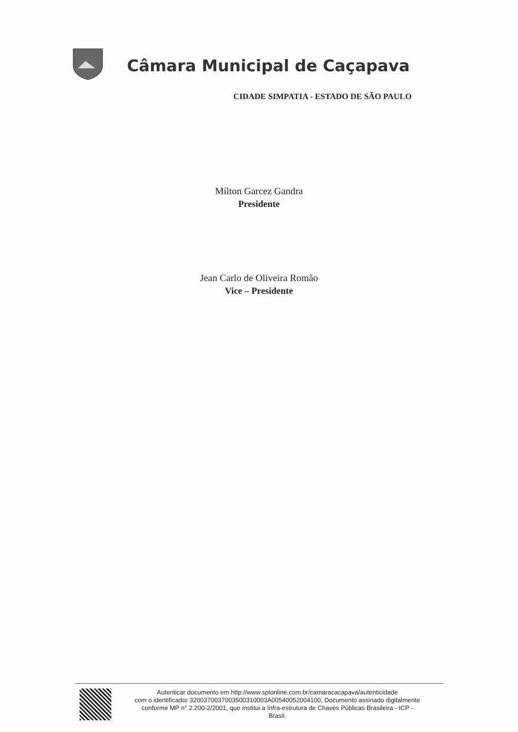Câmara Municipal de Caçapava
CIDADE SIMPATIA - ESTADO DE SÃO PAULO
Mílton Garcez Gandra
Presidente
Jean Carlo de Oliveira Romão
Vice – Presidente
Autenticar documento em http://www.splonline.com.br/camaracacapava/autenticidade
com o identificador 3200370037003500310003A00540052004100, Documento assinado digitalmente
conforme MP n° 2.200-2/2001, que institui a Infra-estrutura de Chaves Públicas Brasileira - ICP -
Brasil.